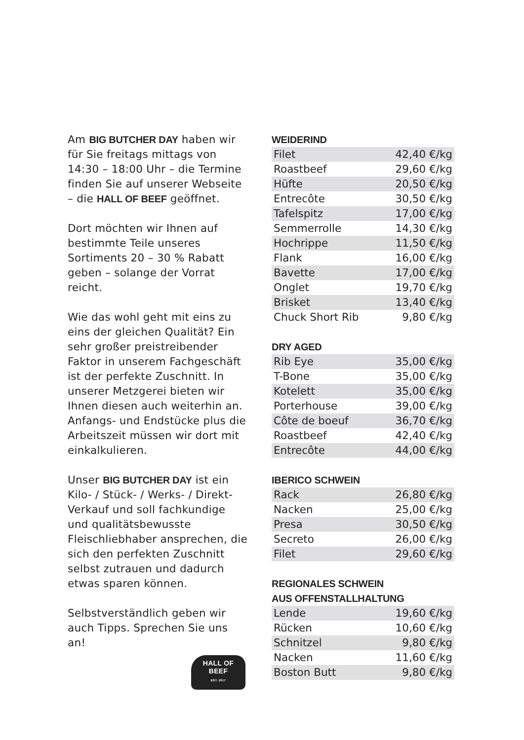Am BIG BUTCHER DAY haben wir für Sie freitags mittags von 14:30 – 18:00 Uhr – die Termine finden Sie auf unserer Webseite – die HALL OF BEEF geöffnet.
Dort möchten wir Ihnen auf bestimmte Teile unseres Sortiments 20 – 30 % Rabatt geben – solange der Vorrat reicht.
Wie das wohl geht mit eins zu eins der gleichen Qualität? Ein sehr großer preistreibender Faktor in unserem Fachgeschäft ist der perfekte Zuschnitt. In unserer Metzgerei bieten wir Ihnen diesen auch weiterhin an. Anfangs- und Endstücke plus die Arbeitszeit müssen wir dort mit einkalkulieren.
Unser BIG BUTCHER DAY ist ein Kilo- / Stück- / Werks- / Direkt-Verkauf und soll fachkundige und qualitätsbewusste Fleischlieb­haber ansprechen, die sich den perfekten Zuschnitt selbst zutrauen und dadurch etwas sparen können.
Selbstverständlich geben wir auch Tipps. Sprechen Sie uns an!
HALL OF
BEEF
EST. 2017
WEIDERIND
| Filet | 42,40 €/kg |
| Roastbeef | 29,60 €/kg |
| Hüfte | 20,50 €/kg |
| Entrecôte | 30,50 €/kg |
| Tafelspitz | 17,00 €/kg |
| Semmerrolle | 14,30 €/kg |
| Hochrippe | 11,50 €/kg |
| Flank | 16,00 €/kg |
| Bavette | 17,00 €/kg |
| Onglet | 19,70 €/kg |
| Brisket | 13,40 €/kg |
| Chuck Short Rib | 9,80 €/kg |
DRY AGED
| Rib Eye | 35,00 €/kg |
| T-Bone | 35,00 €/kg |
| Kotelett | 35,00 €/kg |
| Porterhouse | 39,00 €/kg |
| Côte de boeuf | 36,70 €/kg |
| Roastbeef | 42,40 €/kg |
| Entrecôte | 44,00 €/kg |
IBERICO SCHWEIN
| Rack | 26,80 €/kg |
| Nacken | 25,00 €/kg |
| Presa | 30,50 €/kg |
| Secreto | 26,00 €/kg |
| Filet | 29,60 €/kg |
REGIONALES SCHWEIN
AUS OFFENSTALLHALTUNG
| Lende | 19,60 €/kg |
| Rücken | 10,60 €/kg |
| Schnitzel | 9,80 €/kg |
| Nacken | 11,60 €/kg |
| Boston Butt | 9,80 €/kg |